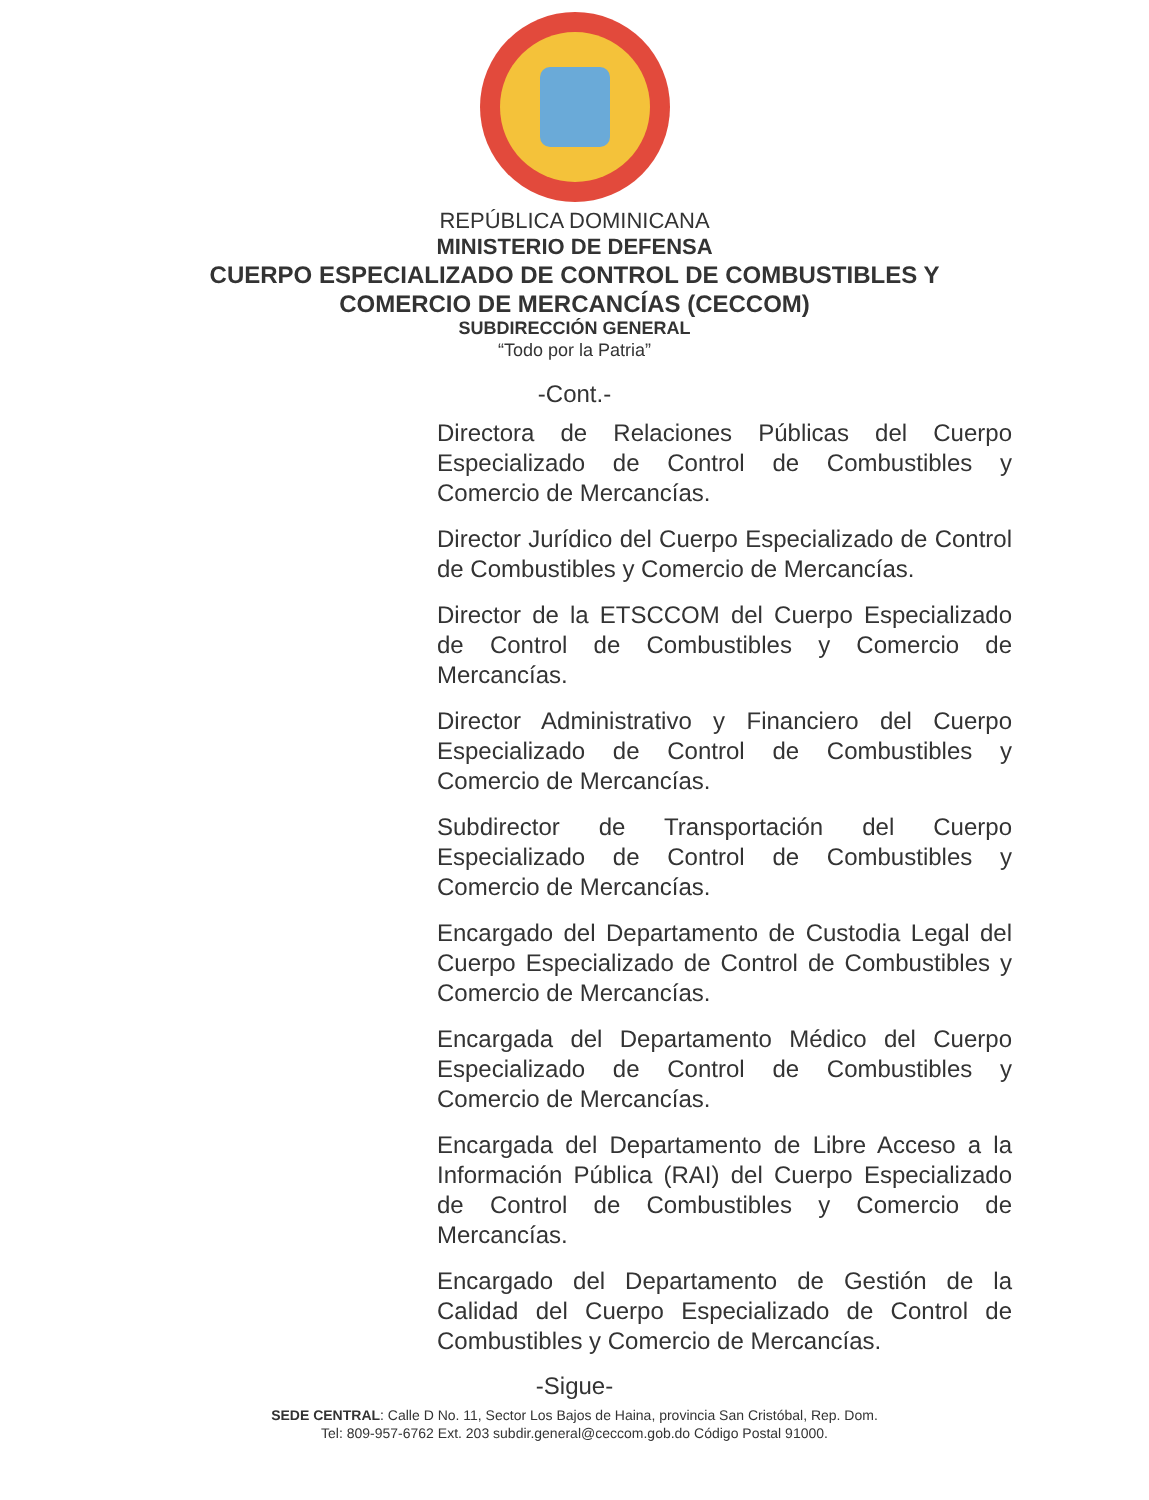REPÚBLICA DOMINICANA
MINISTERIO DE DEFENSA
CUERPO ESPECIALIZADO DE CONTROL DE COMBUSTIBLES Y
COMERCIO DE MERCANCÍAS (CECCOM)
SUBDIRECCIÓN GENERAL
“Todo por la Patria”
-Cont.-
Directora de Relaciones Públicas del Cuerpo Especializado de Control de Combustibles y Comercio de Mercancías.
Director Jurídico del Cuerpo Especializado de Control de Combustibles y Comercio de Mercancías.
Director de la ETSCCOM del Cuerpo Especializado de Control de Combustibles y Comercio de Mercancías.
Director Administrativo y Financiero del Cuerpo Especializado de Control de Combustibles y Comercio de Mercancías.
Subdirector de Transportación del Cuerpo Especializado de Control de Combustibles y Comercio de Mercancías.
Encargado del Departamento de Custodia Legal del Cuerpo Especializado de Control de Combustibles y Comercio de Mercancías.
Encargada del Departamento Médico del Cuerpo Especializado de Control de Combustibles y Comercio de Mercancías.
Encargada del Departamento de Libre Acceso a la Información Pública (RAI) del Cuerpo Especializado de Control de Combustibles y Comercio de Mercancías.
Encargado del Departamento de Gestión de la Calidad del Cuerpo Especializado de Control de Combustibles y Comercio de Mercancías.
-Sigue-
SEDE CENTRAL: Calle D No. 11, Sector Los Bajos de Haina, provincia San Cristóbal, Rep. Dom.
Tel: 809-957-6762 Ext. 203 subdir.general@ceccom.gob.do Código Postal 91000.